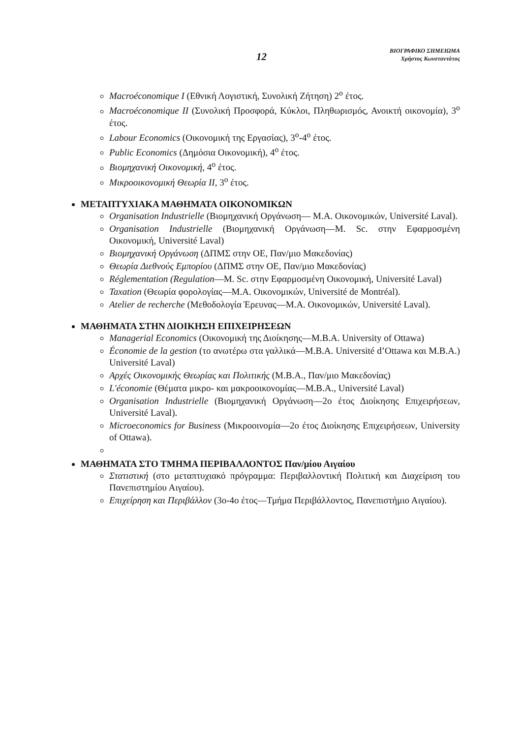12
ΒΙΟΓΡΑΦΙΚΟ ΣΗΜΕΙΩΜΑ
Χρήστος Κωνσταντάτος
Macroéconomique I (Εθνική Λογιστική, Συνολική Ζήτηση) 2<sup>ο</sup> έτος.
Macroéconomique II (Συνολική Προσφορά, Κύκλοι, Πληθωρισμός, Ανοικτή οικονομία), 3<sup>ο</sup> έτος.
Labour Economics (Οικονομική της Εργασίας), 3<sup>ο</sup>-4<sup>ο</sup> έτος.
Public Economics (Δημόσια Οικονομική), 4<sup>ο</sup> έτος.
Βιομηχανική Οικονομική, 4<sup>ο</sup> έτος.
Μικροοικονομική Θεωρία ΙΙ, 3<sup>ο</sup> έτος.
ΜΕΤΑΠΤΥΧΙΑΚΑ ΜΑΘΗΜΑΤΑ ΟΙΚΟΝΟΜΙΚΩΝ
Organisation Industrielle (Βιομηχανική Οργάνωση— M.A. Οικονομικών, Université Laval).
Organisation Industrielle (Βιομηχανική Οργάνωση—M. Sc. στην Εφαρμοσμένη Οικονομική, Université Laval)
Βιομηχανική Οργάνωση (ΔΠΜΣ στην ΟΕ, Παν/μιο Μακεδονίας)
Θεωρία Διεθνούς Εμπορίου (ΔΠΜΣ στην ΟΕ, Παν/μιο Μακεδονίας)
Réglementation (Regulation—M. Sc. στην Εφαρμοσμένη Οικονομική, Université Laval)
Taxation (Θεωρία φορολογίας—M.A. Οικονομικών, Université de Montréal).
Atelier de recherche (Μεθοδολογία Έρευνας—M.A. Οικονομικών, Université Laval).
ΜΑΘΗΜΑΤΑ ΣΤΗΝ ΔΙΟΙΚΗΣΗ ΕΠΙΧΕΙΡΗΣΕΩΝ
Managerial Economics (Οικονομική της Διοίκησης—M.B.A. University of Ottawa)
Économie de la gestion (το ανωτέρω στα γαλλικά—M.B.A. Université d’Ottawa και M.B.A.) Université Laval)
Αρχές Οικονομικής Θεωρίας και Πολιτικής (M.B.A., Παν/μιο Μακεδονίας)
L'économie (Θέματα μικρο- και μακροοικονομίας—M.B.A., Université Laval)
Organisation Industrielle (Βιομηχανική Οργάνωση—2ο έτος Διοίκησης Επιχειρήσεων, Université Laval).
Microeconomics for Business (Μικροοινομία—2ο έτος Διοίκησης Επιχειρήσεων, University of Ottawa).
ΜΑΘΗΜΑΤΑ ΣΤΟ ΤΜΗΜΑ ΠΕΡΙΒΑΛΛΟΝΤΟΣ Παν/μίου Αιγαίου
Στατιστική (στο μεταπτυχιακό πρόγραμμα: Περιβαλλοντική Πολιτική και Διαχείριση του Πανεπιστημίου Αιγαίου).
Επιχείρηση και Περιβάλλον (3ο-4ο έτος—Τμήμα Περιβάλλοντος, Πανεπιστήμιο Αιγαίου).